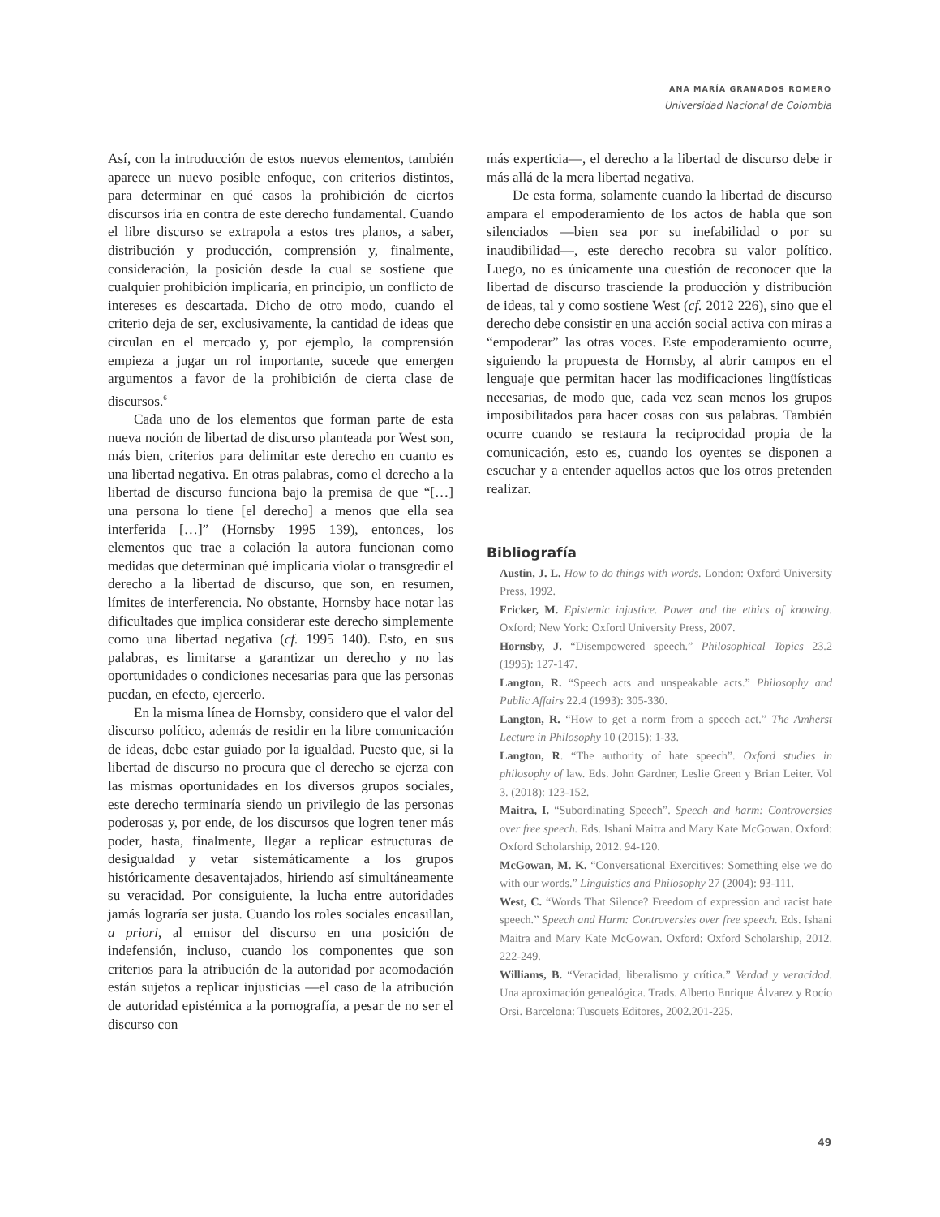ANA MARÍA GRANADOS ROMERO
Universidad Nacional de Colombia
Así, con la introducción de estos nuevos elementos, también aparece un nuevo posible enfoque, con criterios distintos, para determinar en qué casos la prohibición de ciertos discursos iría en contra de este derecho fundamental. Cuando el libre discurso se extrapola a estos tres planos, a saber, distribución y producción, comprensión y, finalmente, consideración, la posición desde la cual se sostiene que cualquier prohibición implicaría, en principio, un conflicto de intereses es descartada. Dicho de otro modo, cuando el criterio deja de ser, exclusivamente, la cantidad de ideas que circulan en el mercado y, por ejemplo, la comprensión empieza a jugar un rol importante, sucede que emergen argumentos a favor de la prohibición de cierta clase de discursos.<sup>6</sup>
Cada uno de los elementos que forman parte de esta nueva noción de libertad de discurso planteada por West son, más bien, criterios para delimitar este derecho en cuanto es una libertad negativa. En otras palabras, como el derecho a la libertad de discurso funciona bajo la premisa de que “[…] una persona lo tiene [el derecho] a menos que ella sea interferida […]” (Hornsby 1995 139), entonces, los elementos que trae a colación la autora funcionan como medidas que determinan qué implicaría violar o transgredir el derecho a la libertad de discurso, que son, en resumen, límites de interferencia. No obstante, Hornsby hace notar las dificultades que implica considerar este derecho simplemente como una libertad negativa (cf. 1995 140). Esto, en sus palabras, es limitarse a garantizar un derecho y no las oportunidades o condiciones necesarias para que las personas puedan, en efecto, ejercerlo.
En la misma línea de Hornsby, considero que el valor del discurso político, además de residir en la libre comunicación de ideas, debe estar guiado por la igualdad. Puesto que, si la libertad de discurso no procura que el derecho se ejerza con las mismas oportunidades en los diversos grupos sociales, este derecho terminaría siendo un privilegio de las personas poderosas y, por ende, de los discursos que logren tener más poder, hasta, finalmente, llegar a replicar estructuras de desigualdad y vetar sistemáticamente a los grupos históricamente desaventajados, hiriendo así simultáneamente su veracidad. Por consiguiente, la lucha entre autoridades jamás lograría ser justa. Cuando los roles sociales encasillan, a priori, al emisor del discurso en una posición de indefensión, incluso, cuando los componentes que son criterios para la atribución de la autoridad por acomodación están sujetos a replicar injusticias —el caso de la atribución de autoridad epistémica a la pornografía, a pesar de no ser el discurso con
más experticia—, el derecho a la libertad de discurso debe ir más allá de la mera libertad negativa.
De esta forma, solamente cuando la libertad de discurso ampara el empoderamiento de los actos de habla que son silenciados —bien sea por su inefabilidad o por su inaudibilidad—, este derecho recobra su valor político. Luego, no es únicamente una cuestión de reconocer que la libertad de discurso trasciende la producción y distribución de ideas, tal y como sostiene West (cf. 2012 226), sino que el derecho debe consistir en una acción social activa con miras a “empoderar” las otras voces. Este empoderamiento ocurre, siguiendo la propuesta de Hornsby, al abrir campos en el lenguaje que permitan hacer las modificaciones lingüísticas necesarias, de modo que, cada vez sean menos los grupos imposibilitados para hacer cosas con sus palabras. También ocurre cuando se restaura la reciprocidad propia de la comunicación, esto es, cuando los oyentes se disponen a escuchar y a entender aquellos actos que los otros pretenden realizar.
Bibliografía
Austin, J. L. How to do things with words. London: Oxford University Press, 1992.
Fricker, M. Epistemic injustice. Power and the ethics of knowing. Oxford; New York: Oxford University Press, 2007.
Hornsby, J. “Disempowered speech.” Philosophical Topics 23.2 (1995): 127-147.
Langton, R. “Speech acts and unspeakable acts.” Philosophy and Public Affairs 22.4 (1993): 305-330.
Langton, R. “How to get a norm from a speech act.” The Amherst Lecture in Philosophy 10 (2015): 1-33.
Langton, R. “The authority of hate speech”. Oxford studies in philosophy of law. Eds. John Gardner, Leslie Green y Brian Leiter. Vol 3. (2018): 123-152.
Maitra, I. “Subordinating Speech”. Speech and harm: Controversies over free speech. Eds. Ishani Maitra and Mary Kate McGowan. Oxford: Oxford Scholarship, 2012. 94-120.
McGowan, M. K. “Conversational Exercitives: Something else we do with our words.” Linguistics and Philosophy 27 (2004): 93-111.
West, C. “Words That Silence? Freedom of expression and racist hate speech.” Speech and Harm: Controversies over free speech. Eds. Ishani Maitra and Mary Kate McGowan. Oxford: Oxford Scholarship, 2012. 222-249.
Williams, B. “Veracidad, liberalismo y crítica.” Verdad y veracidad. Una aproximación genealógica. Trads. Alberto Enrique Álvarez y Rocío Orsi. Barcelona: Tusquets Editores, 2002.201-225.
49